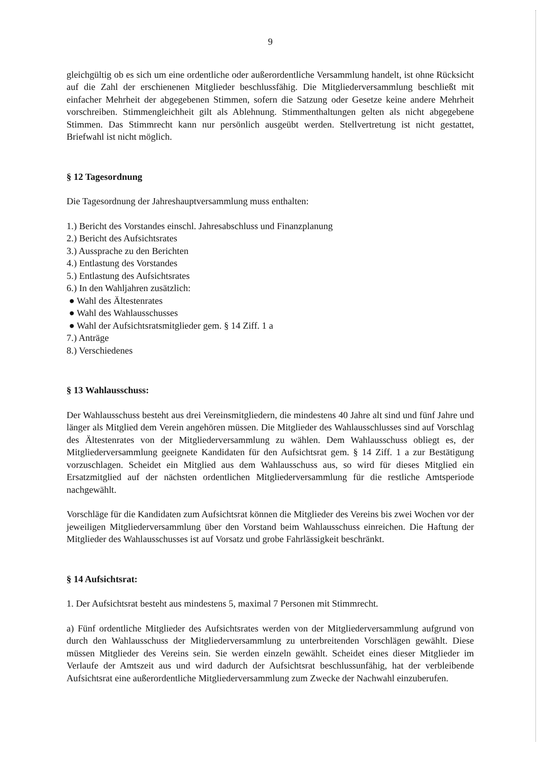9
gleichgültig ob es sich um eine ordentliche oder außerordentliche Versammlung handelt, ist ohne Rücksicht auf die Zahl der erschienenen Mitglieder beschlussfähig. Die Mitgliederversammlung beschließt mit einfacher Mehrheit der abgegebenen Stimmen, sofern die Satzung oder Gesetze keine andere Mehrheit vorschreiben. Stimmengleichheit gilt als Ablehnung. Stimmenthaltungen gelten als nicht abgegebene Stimmen. Das Stimmrecht kann nur persönlich ausgeübt werden. Stellvertretung ist nicht gestattet, Briefwahl ist nicht möglich.
§ 12 Tagesordnung
Die Tagesordnung der Jahreshauptversammlung muss enthalten:
1.) Bericht des Vorstandes einschl. Jahresabschluss und Finanzplanung
2.) Bericht des Aufsichtsrates
3.) Aussprache zu den Berichten
4.) Entlastung des Vorstandes
5.) Entlastung des Aufsichtsrates
6.) In den Wahljahren zusätzlich:
● Wahl des Ältestenrates
● Wahl des Wahlausschusses
● Wahl der Aufsichtsratsmitglieder gem. § 14 Ziff. 1 a
7.) Anträge
8.) Verschiedenes
§ 13 Wahlausschuss:
Der Wahlausschuss besteht aus drei Vereinsmitgliedern, die mindestens 40 Jahre alt sind und fünf Jahre und länger als Mitglied dem Verein angehören müssen. Die Mitglieder des Wahlausschlusses sind auf Vorschlag des Ältestenrates von der Mitgliederversammlung zu wählen. Dem Wahlausschuss obliegt es, der Mitgliederversammlung geeignete Kandidaten für den Aufsichtsrat gem. § 14 Ziff. 1 a zur Bestätigung vorzuschlagen. Scheidet ein Mitglied aus dem Wahlausschuss aus, so wird für dieses Mitglied ein Ersatzmitglied auf der nächsten ordentlichen Mitgliederversammlung für die restliche Amtsperiode nachgewählt.
Vorschläge für die Kandidaten zum Aufsichtsrat können die Mitglieder des Vereins bis zwei Wochen vor der jeweiligen Mitgliederversammlung über den Vorstand beim Wahlausschuss einreichen. Die Haftung der Mitglieder des Wahlausschusses ist auf Vorsatz und grobe Fahrlässigkeit beschränkt.
§ 14 Aufsichtsrat:
1. Der Aufsichtsrat besteht aus mindestens 5, maximal 7 Personen mit Stimmrecht.
a) Fünf ordentliche Mitglieder des Aufsichtsrates werden von der Mitgliederversammlung aufgrund von durch den Wahlausschuss der Mitgliederversammlung zu unterbreitenden Vorschlägen gewählt. Diese müssen Mitglieder des Vereins sein. Sie werden einzeln gewählt. Scheidet eines dieser Mitglieder im Verlaufe der Amtszeit aus und wird dadurch der Aufsichtsrat beschlussunfähig, hat der verbleibende Aufsichtsrat eine außerordentliche Mitgliederversammlung zum Zwecke der Nachwahl einzuberufen.